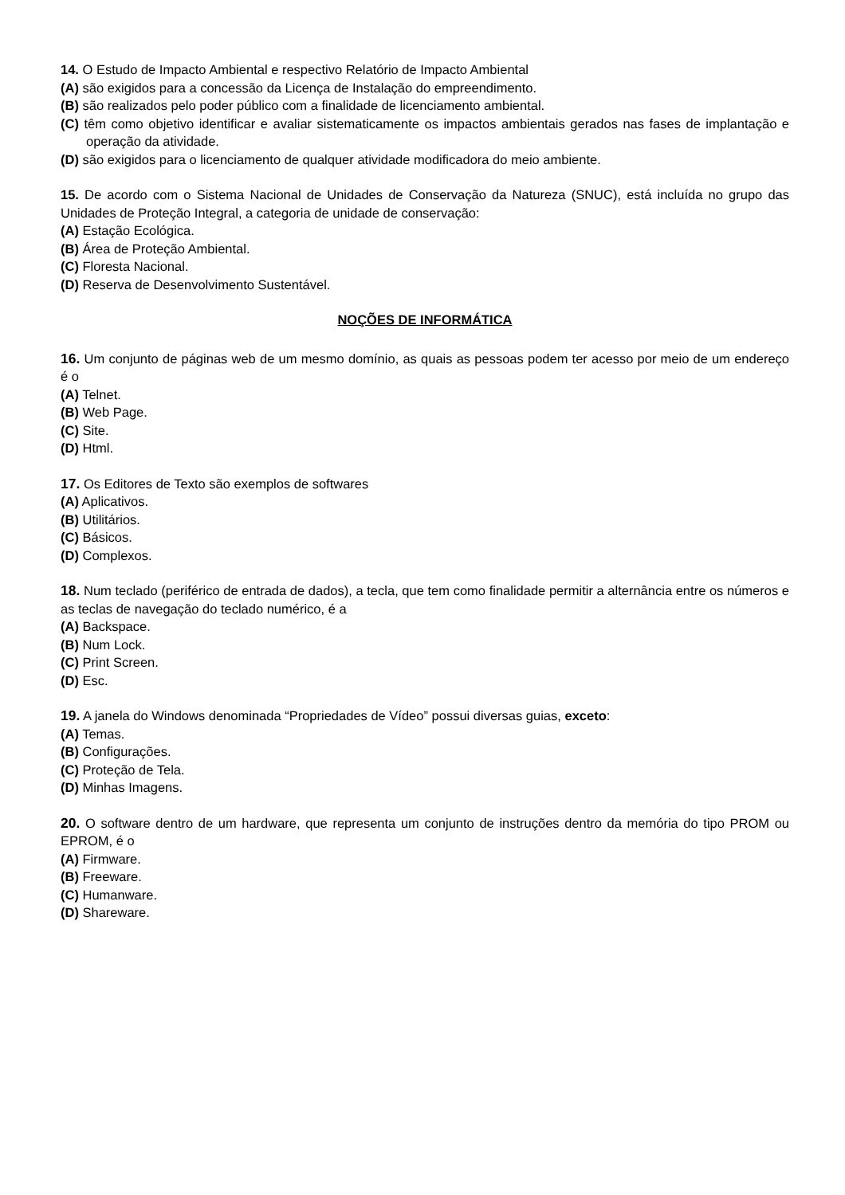14. O Estudo de Impacto Ambiental e respectivo Relatório de Impacto Ambiental
(A) são exigidos para a concessão da Licença de Instalação do empreendimento.
(B) são realizados pelo poder público com a finalidade de licenciamento ambiental.
(C) têm como objetivo identificar e avaliar sistematicamente os impactos ambientais gerados nas fases de implantação e operação da atividade.
(D) são exigidos para o licenciamento de qualquer atividade modificadora do meio ambiente.
15. De acordo com o Sistema Nacional de Unidades de Conservação da Natureza (SNUC), está incluída no grupo das Unidades de Proteção Integral, a categoria de unidade de conservação:
(A) Estação Ecológica.
(B) Área de Proteção Ambiental.
(C) Floresta Nacional.
(D) Reserva de Desenvolvimento Sustentável.
NOÇÕES DE INFORMÁTICA
16. Um conjunto de páginas web de um mesmo domínio, as quais as pessoas podem ter acesso por meio de um endereço é o
(A) Telnet.
(B) Web Page.
(C) Site.
(D) Html.
17. Os Editores de Texto são exemplos de softwares
(A) Aplicativos.
(B) Utilitários.
(C) Básicos.
(D) Complexos.
18. Num teclado (periférico de entrada de dados), a tecla, que tem como finalidade permitir a alternância entre os números e as teclas de navegação do teclado numérico, é a
(A) Backspace.
(B) Num Lock.
(C) Print Screen.
(D) Esc.
19. A janela do Windows denominada “Propriedades de Vídeo” possui diversas guias, exceto:
(A) Temas.
(B) Configurações.
(C) Proteção de Tela.
(D) Minhas Imagens.
20. O software dentro de um hardware, que representa um conjunto de instruções dentro da memória do tipo PROM ou EPROM, é o
(A) Firmware.
(B) Freeware.
(C) Humanware.
(D) Shareware.